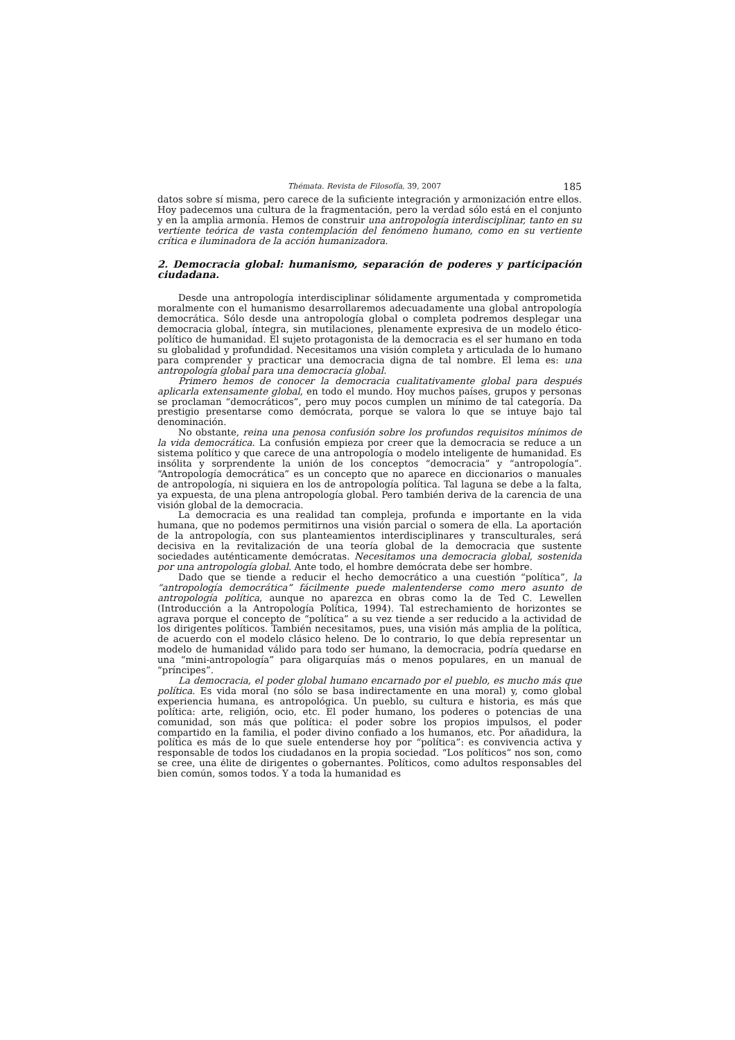Thémata. Revista de Filosofía, 39, 2007 185
datos sobre sí misma, pero carece de la suficiente integración y armonización entre ellos. Hoy padecemos una cultura de la fragmentación, pero la verdad sólo está en el conjunto y en la amplia armonía. Hemos de construir una antropología interdisciplinar, tanto en su vertiente teórica de vasta contemplación del fenómeno humano, como en su vertiente crítica e iluminadora de la acción humanizadora.
2. Democracia global: humanismo, separación de poderes y participación ciudadana.
Desde una antropología interdisciplinar sólidamente argumentada y comprometida moralmente con el humanismo desarrollaremos adecuadamente una global antropología democrática. Sólo desde una antropología global o completa podremos desplegar una democracia global, íntegra, sin mutilaciones, plenamente expresiva de un modelo ético-político de humanidad. El sujeto protagonista de la democracia es el ser humano en toda su globalidad y profundidad. Necesitamos una visión completa y articulada de lo humano para comprender y practicar una democracia digna de tal nombre. El lema es: una antropología global para una democracia global.
Primero hemos de conocer la democracia cualitativamente global para después aplicarla extensamente global, en todo el mundo. Hoy muchos países, grupos y personas se proclaman “democráticos”, pero muy pocos cumplen un mínimo de tal categoría. Da prestigio presentarse como demócrata, porque se valora lo que se intuye bajo tal denominación.
No obstante, reina una penosa confusión sobre los profundos requisitos mínimos de la vida democrática. La confusión empieza por creer que la democracia se reduce a un sistema político y que carece de una antropología o modelo inteligente de humanidad. Es insólita y sorprendente la unión de los conceptos “democracia” y “antropología”. “Antropología democrática” es un concepto que no aparece en diccionarios o manuales de antropología, ni siquiera en los de antropología política. Tal laguna se debe a la falta, ya expuesta, de una plena antropología global. Pero también deriva de la carencia de una visión global de la democracia.
La democracia es una realidad tan compleja, profunda e importante en la vida humana, que no podemos permitirnos una visión parcial o somera de ella. La aportación de la antropología, con sus planteamientos interdisciplinares y transculturales, será decisiva en la revitalización de una teoría global de la democracia que sustente sociedades auténticamente demócratas. Necesitamos una democracia global, sostenida por una antropología global. Ante todo, el hombre demócrata debe ser hombre.
Dado que se tiende a reducir el hecho democrático a una cuestión “política”, la “antropología democrática” fácilmente puede malentenderse como mero asunto de antropología política, aunque no aparezca en obras como la de Ted C. Lewellen (Introducción a la Antropología Política, 1994). Tal estrechamiento de horizontes se agrava porque el concepto de “política” a su vez tiende a ser reducido a la actividad de los dirigentes políticos. También necesitamos, pues, una visión más amplia de la política, de acuerdo con el modelo clásico heleno. De lo contrario, lo que debía representar un modelo de humanidad válido para todo ser humano, la democracia, podría quedarse en una “mini-antropología” para oligarquías más o menos populares, en un manual de “príncipes”.
La democracia, el poder global humano encarnado por el pueblo, es mucho más que política. Es vida moral (no sólo se basa indirectamente en una moral) y, como global experiencia humana, es antropológica. Un pueblo, su cultura e historia, es más que política: arte, religión, ocio, etc. El poder humano, los poderes o potencias de una comunidad, son más que política: el poder sobre los propios impulsos, el poder compartido en la familia, el poder divino confiado a los humanos, etc. Por añadidura, la política es más de lo que suele entenderse hoy por “política”: es convivencia activa y responsable de todos los ciudadanos en la propia sociedad. “Los políticos” nos son, como se cree, una élite de dirigentes o gobernantes. Políticos, como adultos responsables del bien común, somos todos. Y a toda la humanidad es